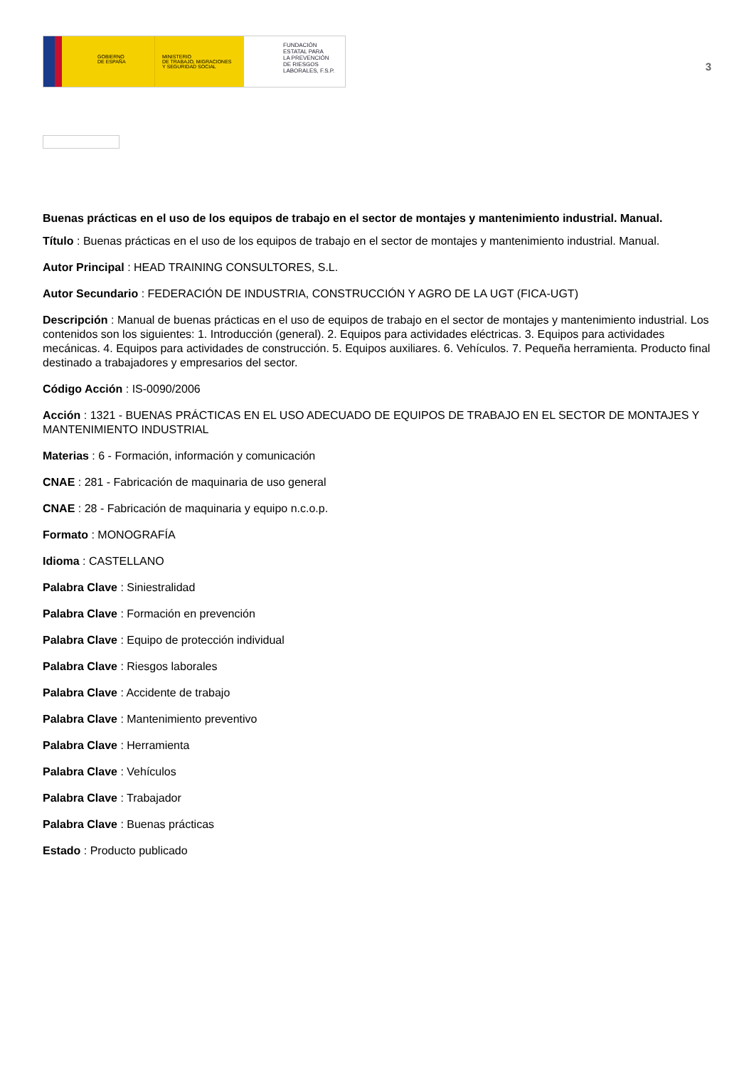GOBIERNO
DE ESPAÑA
MINISTERIO
DE TRABAJO, MIGRACIONES
Y SEGURIDAD SOCIAL
FUNDACIÓN
ESTATAL PARA
LA PREVENCIÓN
DE RIESGOS
LABORALES, F.S.P.
3
Buenas prácticas en el uso de los equipos de trabajo en el sector de montajes y mantenimiento industrial. Manual.
Título : Buenas prácticas en el uso de los equipos de trabajo en el sector de montajes y mantenimiento industrial. Manual.
Autor Principal : HEAD TRAINING CONSULTORES, S.L.
Autor Secundario : FEDERACIÓN DE INDUSTRIA, CONSTRUCCIÓN Y AGRO DE LA UGT (FICA-UGT)
Descripción : Manual de buenas prácticas en el uso de equipos de trabajo en el sector de montajes y mantenimiento industrial. Los contenidos son los siguientes: 1. Introducción (general). 2. Equipos para actividades eléctricas. 3. Equipos para actividades mecánicas. 4. Equipos para actividades de construcción. 5. Equipos auxiliares. 6. Vehículos. 7. Pequeña herramienta. Producto final destinado a trabajadores y empresarios del sector.
Código Acción : IS-0090/2006
Acción : 1321 - BUENAS PRÁCTICAS EN EL USO ADECUADO DE EQUIPOS DE TRABAJO EN EL SECTOR DE MONTAJES Y MANTENIMIENTO INDUSTRIAL
Materias : 6 - Formación, información y comunicación
CNAE : 281 - Fabricación de maquinaria de uso general
CNAE : 28 - Fabricación de maquinaria y equipo n.c.o.p.
Formato : MONOGRAFÍA
Idioma : CASTELLANO
Palabra Clave : Siniestralidad
Palabra Clave : Formación en prevención
Palabra Clave : Equipo de protección individual
Palabra Clave : Riesgos laborales
Palabra Clave : Accidente de trabajo
Palabra Clave : Mantenimiento preventivo
Palabra Clave : Herramienta
Palabra Clave : Vehículos
Palabra Clave : Trabajador
Palabra Clave : Buenas prácticas
Estado : Producto publicado